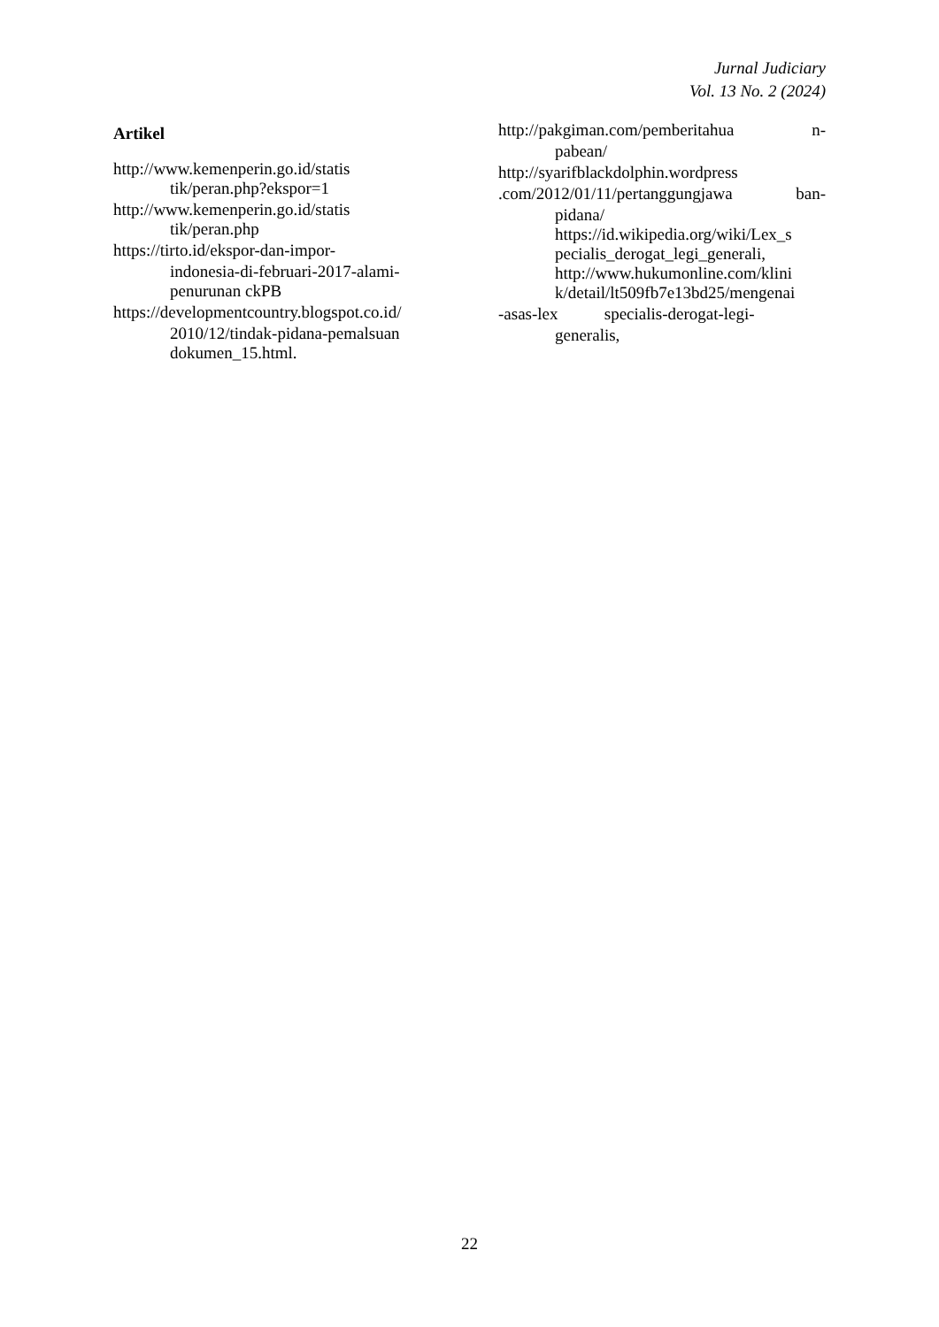Jurnal Judiciary
Vol. 13 No. 2 (2024)
Artikel
http://www.kemenperin.go.id/statis
tik/peran.php?ekspor=1
http://www.kemenperin.go.id/statis
tik/peran.php
https://tirto.id/ekspor-dan-impor-
indonesia-di-februari-2017-alami-
penurunan ckPB
https://developmentcountry.blogspot.co.id/
2010/12/tindak-pidana-pemalsuan
dokumen_15.html.
http://pakgiman.com/pemberitahua n-
pabean/
http://syarifblackdolphin.wordpress
.com/2012/01/11/pertanggungjawa ban-
pidana/
https://id.wikipedia.org/wiki/Lex_s
pecialis_derogat_legi_generali,
http://www.hukumonline.com/klini
k/detail/lt509fb7e13bd25/mengenai
-asas-lex specialis-derogat-legi-
generalis,
22